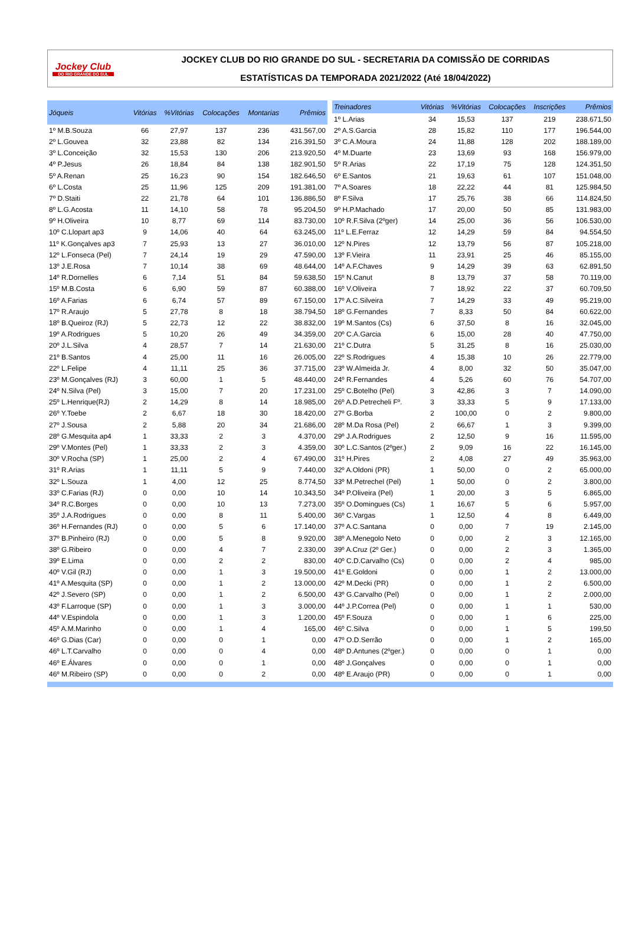Jockey Club
DO RIO GRANDE DO SUL
JOCKEY CLUB DO RIO GRANDE DO SUL - SECRETARIA DA COMISSÃO DE CORRIDAS
ESTATÍSTICAS DA TEMPORADA 2021/2022 (Até 18/04/2022)
| Jóqueis | Vitórias | %Vitórias | Colocações | Montarias | Prêmios |
| --- | --- | --- | --- | --- | --- |
| 1º M.B.Souza | 66 | 27,97 | 137 | 236 | 431.567,00 |
| 2º L.Gouvea | 32 | 23,88 | 82 | 134 | 216.391,50 |
| 3º L.Conceição | 32 | 15,53 | 130 | 206 | 213.920,50 |
| 4º P.Jesus | 26 | 18,84 | 84 | 138 | 182.901,50 |
| 5º A.Renan | 25 | 16,23 | 90 | 154 | 182.646,50 |
| 6º L.Costa | 25 | 11,96 | 125 | 209 | 191.381,00 |
| 7º D.Staiti | 22 | 21,78 | 64 | 101 | 136.886,50 |
| 8º L.G.Acosta | 11 | 14,10 | 58 | 78 | 95.204,50 |
| 9º H.Oliveira | 10 | 8,77 | 69 | 114 | 83.730,00 |
| 10º C.Llopart ap3 | 9 | 14,06 | 40 | 64 | 63.245,00 |
| 11º K.Gonçalves ap3 | 7 | 25,93 | 13 | 27 | 36.010,00 |
| 12º L.Fonseca (Pel) | 7 | 24,14 | 19 | 29 | 47.590,00 |
| 13º J.E.Rosa | 7 | 10,14 | 38 | 69 | 48.644,00 |
| 14º R.Dornelles | 6 | 7,14 | 51 | 84 | 59.638,50 |
| 15º M.B.Costa | 6 | 6,90 | 59 | 87 | 60.388,00 |
| 16º A.Farias | 6 | 6,74 | 57 | 89 | 67.150,00 |
| 17º R.Araujo | 5 | 27,78 | 8 | 18 | 38.794,50 |
| 18º B.Queiroz (RJ) | 5 | 22,73 | 12 | 22 | 38.832,00 |
| 19º A.Rodrigues | 5 | 10,20 | 26 | 49 | 34.359,00 |
| 20º J.L.Silva | 4 | 28,57 | 7 | 14 | 21.630,00 |
| 21º B.Santos | 4 | 25,00 | 11 | 16 | 26.005,00 |
| 22º L.Felipe | 4 | 11,11 | 25 | 36 | 37.715,00 |
| 23º M.Gonçalves (RJ) | 3 | 60,00 | 1 | 5 | 48.440,00 |
| 24º N.Silva (Pel) | 3 | 15,00 | 7 | 20 | 17.231,00 |
| 25º L.Henrique(RJ) | 2 | 14,29 | 8 | 14 | 18.985,00 |
| 26º Y.Toebe | 2 | 6,67 | 18 | 30 | 18.420,00 |
| 27º J.Sousa | 2 | 5,88 | 20 | 34 | 21.686,00 |
| 28º G.Mesquita ap4 | 1 | 33,33 | 2 | 3 | 4.370,00 |
| 29º V.Montes (Pel) | 1 | 33,33 | 2 | 3 | 4.359,00 |
| 30º V.Rocha (SP) | 1 | 25,00 | 2 | 4 | 67.490,00 |
| 31º R.Arias | 1 | 11,11 | 5 | 9 | 7.440,00 |
| 32º L.Souza | 1 | 4,00 | 12 | 25 | 8.774,50 |
| 33º C.Farias (RJ) | 0 | 0,00 | 10 | 14 | 10.343,50 |
| 34º R.C.Borges | 0 | 0,00 | 10 | 13 | 7.273,00 |
| 35º J.A.Rodrigues | 0 | 0,00 | 8 | 11 | 5.400,00 |
| 36º H.Fernandes (RJ) | 0 | 0,00 | 5 | 6 | 17.140,00 |
| 37º B.Pinheiro (RJ) | 0 | 0,00 | 5 | 8 | 9.920,00 |
| 38º G.Ribeiro | 0 | 0,00 | 4 | 7 | 2.330,00 |
| 39º E.Lima | 0 | 0,00 | 2 | 2 | 830,00 |
| 40º V.Gil (RJ) | 0 | 0,00 | 1 | 3 | 19.500,00 |
| 41º A.Mesquita (SP) | 0 | 0,00 | 1 | 2 | 13.000,00 |
| 42º J.Severo (SP) | 0 | 0,00 | 1 | 2 | 6.500,00 |
| 43º F.Larroque (SP) | 0 | 0,00 | 1 | 3 | 3.000,00 |
| 44º V.Espindola | 0 | 0,00 | 1 | 3 | 1.200,00 |
| 45º A.M.Marinho | 0 | 0,00 | 1 | 4 | 165,00 |
| 46º G.Dias (Car) | 0 | 0,00 | 0 | 1 | 0,00 |
| 46º L.T.Carvalho | 0 | 0,00 | 0 | 4 | 0,00 |
| 46º E.Álvares | 0 | 0,00 | 0 | 1 | 0,00 |
| 46º M.Ribeiro (SP) | 0 | 0,00 | 0 | 2 | 0,00 |
| Treinadores | Vitórias | %Vitórias | Colocações | Inscrições | Prêmios |
| --- | --- | --- | --- | --- | --- |
| 1º L.Arias | 34 | 15,53 | 137 | 219 | 238.671,50 |
| 2º A.S.Garcia | 28 | 15,82 | 110 | 177 | 196.544,00 |
| 3º C.A.Moura | 24 | 11,88 | 128 | 202 | 188.189,00 |
| 4º M.Duarte | 23 | 13,69 | 93 | 168 | 156.979,00 |
| 5º R.Arias | 22 | 17,19 | 75 | 128 | 124.351,50 |
| 6º E.Santos | 21 | 19,63 | 61 | 107 | 151.048,00 |
| 7º A.Soares | 18 | 22,22 | 44 | 81 | 125.984,50 |
| 8º F.Silva | 17 | 25,76 | 38 | 66 | 114.824,50 |
| 9º H.P.Machado | 17 | 20,00 | 50 | 85 | 131.983,00 |
| 10º R.F.Silva (2ºger) | 14 | 25,00 | 36 | 56 | 106.530,00 |
| 11º L.E.Ferraz | 12 | 14,29 | 59 | 84 | 94.554,50 |
| 12º N.Pires | 12 | 13,79 | 56 | 87 | 105.218,00 |
| 13º F.Vieira | 11 | 23,91 | 25 | 46 | 85.155,00 |
| 14º A.F.Chaves | 9 | 14,29 | 39 | 63 | 62.891,50 |
| 15º N.Canut | 8 | 13,79 | 37 | 58 | 70.119,00 |
| 16º V.Oliveira | 7 | 18,92 | 22 | 37 | 60.709,50 |
| 17º A.C.Silveira | 7 | 14,29 | 33 | 49 | 95.219,00 |
| 18º G.Fernandes | 7 | 8,33 | 50 | 84 | 60.622,00 |
| 19º M.Santos (Cs) | 6 | 37,50 | 8 | 16 | 32.045,00 |
| 20º C.A.Garcia | 6 | 15,00 | 28 | 40 | 47.750,00 |
| 21º C.Dutra | 5 | 31,25 | 8 | 16 | 25.030,00 |
| 22º S.Rodrigues | 4 | 15,38 | 10 | 26 | 22.779,00 |
| 23º W.Almeida Jr. | 4 | 8,00 | 32 | 50 | 35.047,00 |
| 24º R.Fernandes | 4 | 5,26 | 60 | 76 | 54.707,00 |
| 25º C.Botelho (Pel) | 3 | 42,86 | 3 | 7 | 14.090,00 |
| 26º A.D.Petrecheli Fº. | 3 | 33,33 | 5 | 9 | 17.133,00 |
| 27º G.Borba | 2 | 100,00 | 0 | 2 | 9.800,00 |
| 28º M.Da Rosa (Pel) | 2 | 66,67 | 1 | 3 | 9.399,00 |
| 29º J.A.Rodrigues | 2 | 12,50 | 9 | 16 | 11.595,00 |
| 30º L.C.Santos (2ºger.) | 2 | 9,09 | 16 | 22 | 16.145,00 |
| 31º H.Pires | 2 | 4,08 | 27 | 49 | 35.963,00 |
| 32º A.Oldoni (PR) | 1 | 50,00 | 0 | 2 | 65.000,00 |
| 33º M.Petrechel (Pel) | 1 | 50,00 | 0 | 2 | 3.800,00 |
| 34º P.Oliveira (Pel) | 1 | 20,00 | 3 | 5 | 6.865,00 |
| 35º O.Domingues (Cs) | 1 | 16,67 | 5 | 6 | 5.957,00 |
| 36º C.Vargas | 1 | 12,50 | 4 | 8 | 6.449,00 |
| 37º A.C.Santana | 0 | 0,00 | 7 | 19 | 2.145,00 |
| 38º A.Menegolo Neto | 0 | 0,00 | 2 | 3 | 12.165,00 |
| 39º A.Cruz (2º Ger.) | 0 | 0,00 | 2 | 3 | 1.365,00 |
| 40º C.D.Carvalho (Cs) | 0 | 0,00 | 2 | 4 | 985,00 |
| 41º E.Goldoni | 0 | 0,00 | 1 | 2 | 13.000,00 |
| 42º M.Decki (PR) | 0 | 0,00 | 1 | 2 | 6.500,00 |
| 43º G.Carvalho (Pel) | 0 | 0,00 | 1 | 2 | 2.000,00 |
| 44º J.P.Correa (Pel) | 0 | 0,00 | 1 | 1 | 530,00 |
| 45º F.Souza | 0 | 0,00 | 1 | 6 | 225,00 |
| 46º C.Silva | 0 | 0,00 | 1 | 5 | 199,50 |
| 47º O.D.Serrão | 0 | 0,00 | 1 | 2 | 165,00 |
| 48º D.Antunes (2ºger.) | 0 | 0,00 | 0 | 1 | 0,00 |
| 48º J.Gonçalves | 0 | 0,00 | 0 | 1 | 0,00 |
| 48º E.Araujo (PR) | 0 | 0,00 | 0 | 1 | 0,00 |